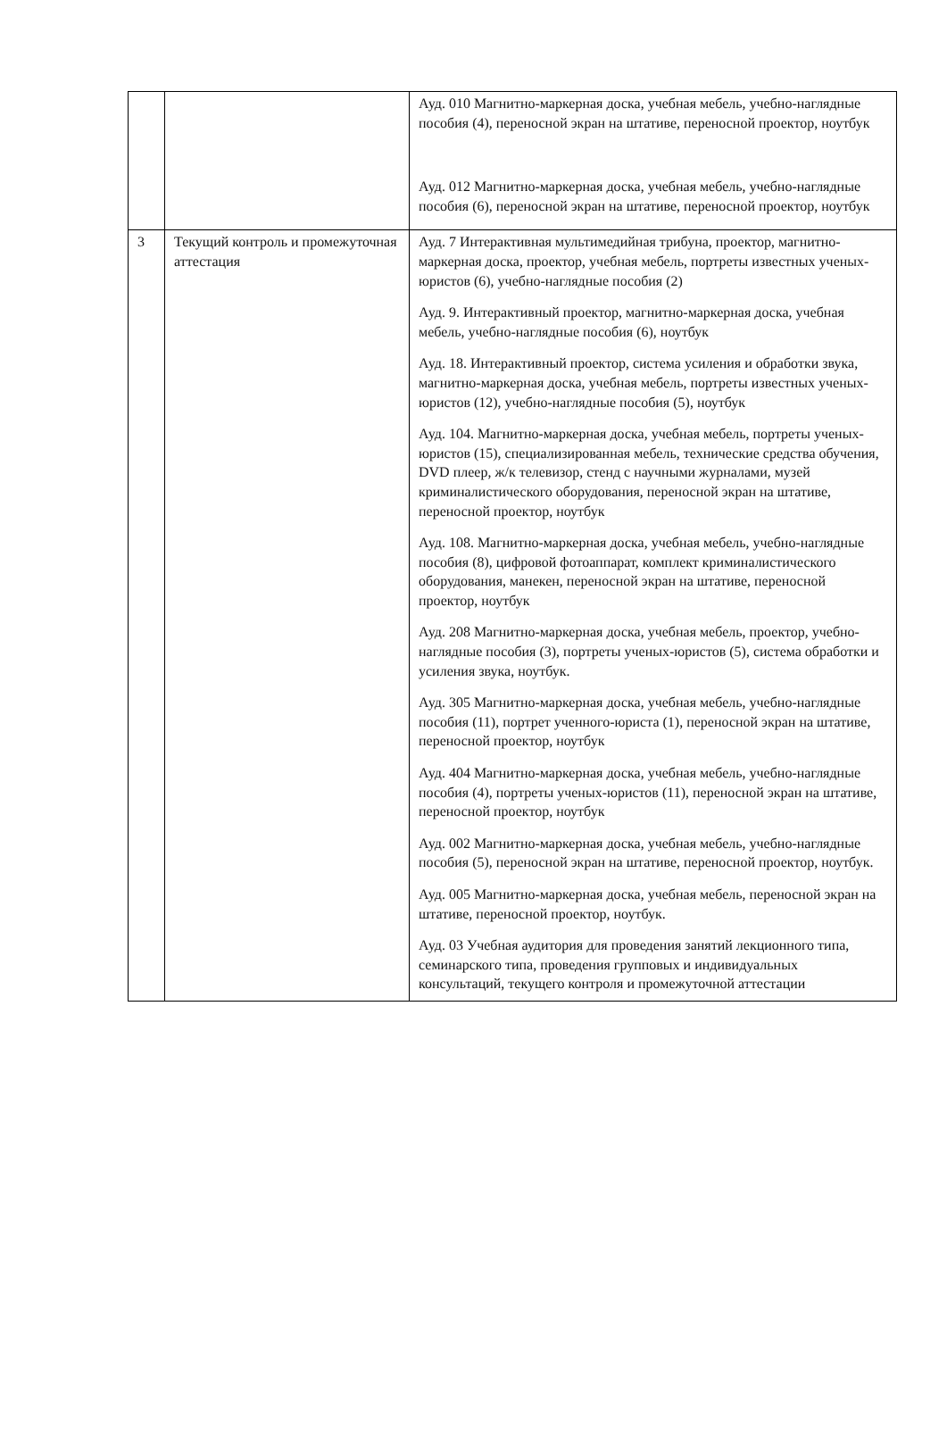| | | Ауд. 010 Магнитно-маркерная доска, учебная мебель, учебно-наглядные пособия (4), переносной экран на штативе, переносной проектор, ноутбук Ауд. 012 Магнитно-маркерная доска, учебная мебель, учебно-наглядные пособия (6), переносной экран на штативе, переносной проектор, ноутбук |
| 3 | Текущий контроль и промежуточная аттестация | Ауд. 7 Интерактивная мультимедийная трибуна, проектор, магнитно- маркерная доска, проектор, учебная мебель, портреты известных ученых-юристов (6), учебно-наглядные пособия (2) Ауд. 9. Интерактивный проектор, магнитно-маркерная доска, учебная мебель, учебно-наглядные пособия (6), ноутбук Ауд. 18. Интерактивный проектор, система усиления и обработки звука, магнитно-маркерная доска, учебная мебель, портреты известных ученых-юристов (12), учебно-наглядные пособия (5), ноутбук Ауд. 104. Магнитно-маркерная доска, учебная мебель, портреты ученых-юристов (15), специализированная мебель, технические средства обучения, DVD плеер, ж/к телевизор, стенд с научными журналами, музей криминалистического оборудования, переносной экран на штативе, переносной проектор, ноутбук Ауд. 108. Магнитно-маркерная доска, учебная мебель, учебно-наглядные пособия (8), цифровой фотоаппарат, комплект криминалистического оборудования, манекен, переносной экран на штативе, переносной проектор, ноутбук Ауд. 208 Магнитно-маркерная доска, учебная мебель, проектор, учебно-наглядные пособия (3), портреты ученых-юристов (5), система обработки и усиления звука, ноутбук. Ауд. 305 Магнитно-маркерная доска, учебная мебель, учебно-наглядные пособия (11), портрет ученного-юриста (1), переносной экран на штативе, переносной проектор, ноутбук Ауд. 404 Магнитно-маркерная доска, учебная мебель, учебно-наглядные пособия (4), портреты ученых-юристов (11), переносной экран на штативе, переносной проектор, ноутбук Ауд. 002 Магнитно-маркерная доска, учебная мебель, учебно-наглядные пособия (5), переносной экран на штативе, переносной проектор, ноутбук. Ауд. 005 Магнитно-маркерная доска, учебная мебель, переносной экран на штативе, переносной проектор, ноутбук. Ауд. 03 Учебная аудитория для проведения занятий лекционного типа, семинарского типа, проведения групповых и индивидуальных консультаций, текущего контроля и промежуточной аттестации |